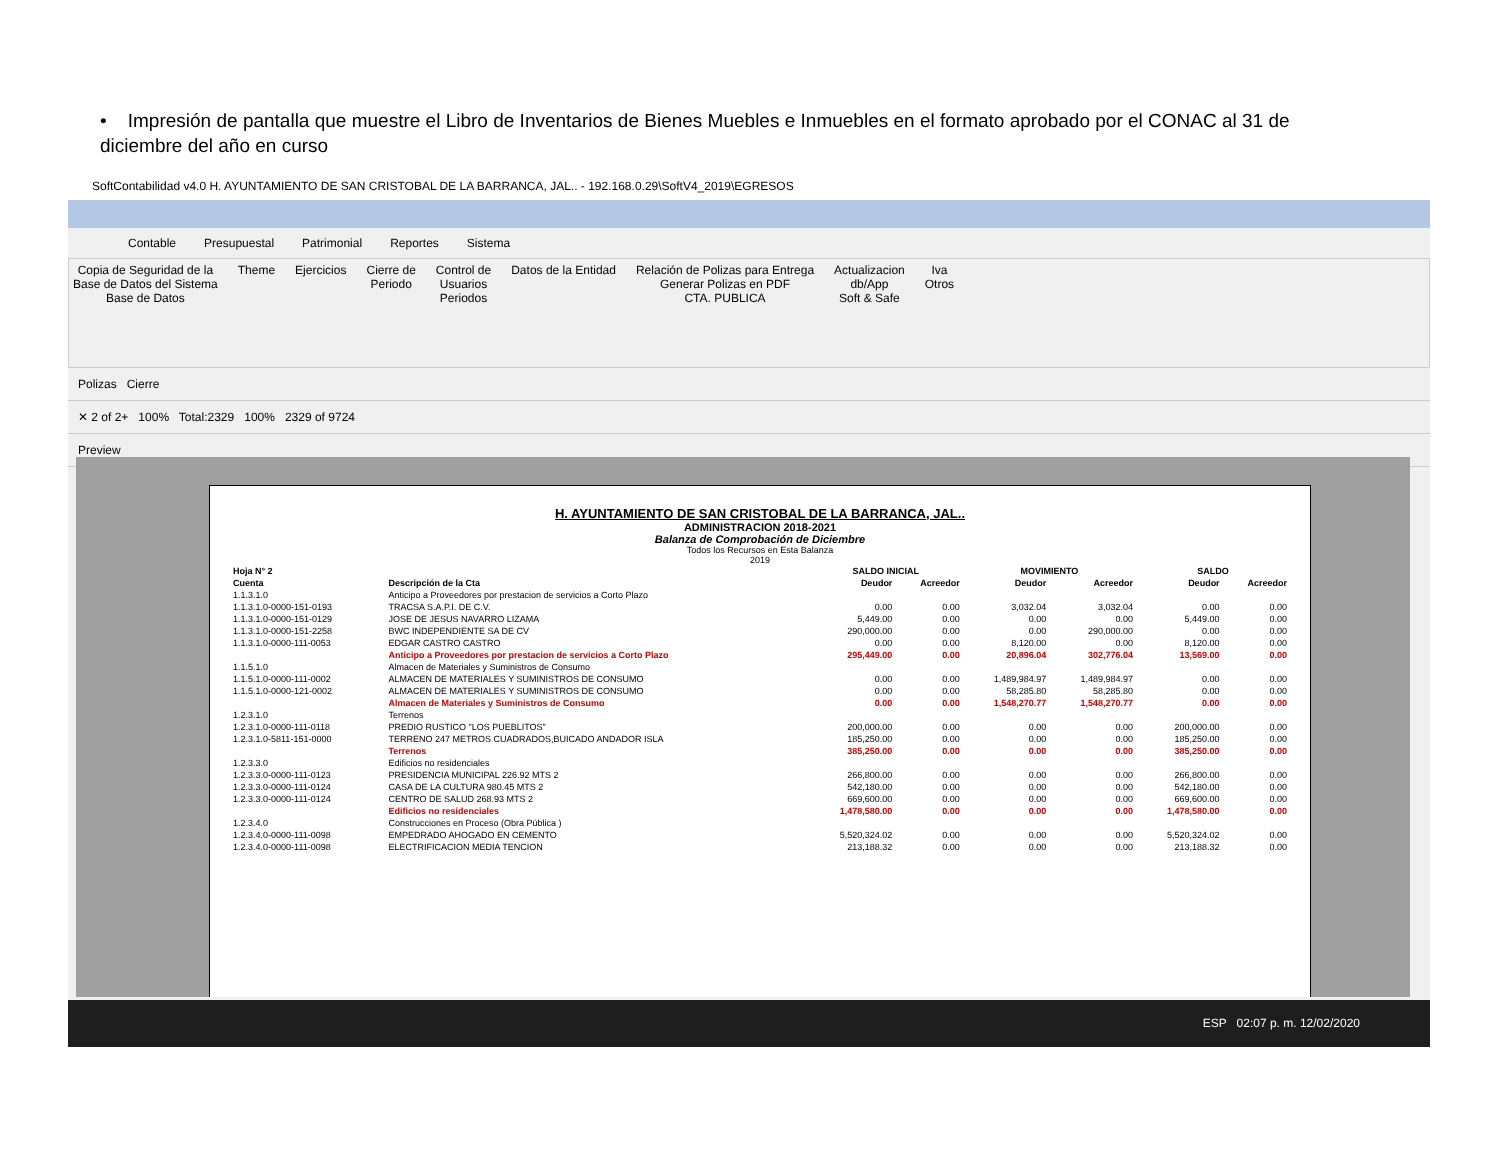• Impresión de pantalla que muestre el Libro de Inventarios de Bienes Muebles e Inmuebles en el formato aprobado por el CONAC al 31 de diciembre del año en curso
SoftContabilidad v4.0 H. AYUNTAMIENTO DE SAN CRISTOBAL DE LA BARRANCA, JAL.. - 192.168.0.29\SoftV4_2019\EGRESOS
Contable Presupuestal Patrimonial Reportes Sistema
Copia de Seguridad de la
Base de Datos del Sistema
Base de Datos
Theme Ejercicios Cierre de
Periodo
Control de
Usuarios
Periodos
Datos de la Entidad Relación de Polizas para Entrega
Generar Polizas en PDF
CTA. PUBLICA
Actualizacion
db/App
Soft & Safe
Iva
Otros
Polizas Cierre
✕ 2 of 2+ 100% Total:2329 100% 2329 of 9724
Preview
H. AYUNTAMIENTO DE SAN CRISTOBAL DE LA BARRANCA, JAL..
ADMINISTRACION 2018-2021
Balanza de Comprobación de Diciembre
Todos los Recursos en Esta Balanza
2019
| Hoja N° 2 | | SALDO INICIAL | | MOVIMIENTO | | SALDO | |
| --- | --- | --- | --- | --- | --- | --- | --- |
| Cuenta | Descripción de la Cta | Deudor | Acreedor | Deudor | Acreedor | Deudor | Acreedor |
| 1.1.3.1.0 | Anticipo a Proveedores por prestacion de servicios a Corto Plazo | | | | | | |
| 1.1.3.1.0-0000-151-0193 | TRACSA S.A.P.I. DE C.V. | 0.00 | 0.00 | 3,032.04 | 3,032.04 | 0.00 | 0.00 |
| 1.1.3.1.0-0000-151-0129 | JOSE DE JESUS NAVARRO LIZAMA | 5,449.00 | 0.00 | 0.00 | 0.00 | 5,449.00 | 0.00 |
| 1.1.3.1.0-0000-151-2258 | BWC INDEPENDIENTE SA DE CV | 290,000.00 | 0.00 | 0.00 | 290,000.00 | 0.00 | 0.00 |
| 1.1.3.1.0-0000-111-0053 | EDGAR CASTRO CASTRO | 0.00 | 0.00 | 8,120.00 | 0.00 | 8,120.00 | 0.00 |
| | Anticipo a Proveedores por prestacion de servicios a Corto Plazo | 295,449.00 | 0.00 | 20,896.04 | 302,776.04 | 13,569.00 | 0.00 |
| 1.1.5.1.0 | Almacen de Materiales y Suministros de Consumo | | | | | | |
| 1.1.5.1.0-0000-111-0002 | ALMACEN DE MATERIALES Y SUMINISTROS DE CONSUMO | 0.00 | 0.00 | 1,489,984.97 | 1,489,984.97 | 0.00 | 0.00 |
| 1.1.5.1.0-0000-121-0002 | ALMACEN DE MATERIALES Y SUMINISTROS DE CONSUMO | 0.00 | 0.00 | 58,285.80 | 58,285.80 | 0.00 | 0.00 |
| | Almacen de Materiales y Suministros de Consumo | 0.00 | 0.00 | 1,548,270.77 | 1,548,270.77 | 0.00 | 0.00 |
| 1.2.3.1.0 | Terrenos | | | | | | |
| 1.2.3.1.0-0000-111-0118 | PREDIO RUSTICO "LOS PUEBLITOS" | 200,000.00 | 0.00 | 0.00 | 0.00 | 200,000.00 | 0.00 |
| 1.2.3.1.0-5811-151-0000 | TERRENO 247 METROS CUADRADOS,BUICADO ANDADOR ISLA | 185,250.00 | 0.00 | 0.00 | 0.00 | 185,250.00 | 0.00 |
| | Terrenos | 385,250.00 | 0.00 | 0.00 | 0.00 | 385,250.00 | 0.00 |
| 1.2.3.3.0 | Edificios no residenciales | | | | | | |
| 1.2.3.3.0-0000-111-0123 | PRESIDENCIA MUNICIPAL 226.92 MTS 2 | 266,800.00 | 0.00 | 0.00 | 0.00 | 266,800.00 | 0.00 |
| 1.2.3.3.0-0000-111-0124 | CASA DE LA CULTURA 980.45 MTS 2 | 542,180.00 | 0.00 | 0.00 | 0.00 | 542,180.00 | 0.00 |
| 1.2.3.3.0-0000-111-0124 | CENTRO DE SALUD 268.93 MTS 2 | 669,600.00 | 0.00 | 0.00 | 0.00 | 669,600.00 | 0.00 |
| | Edificios no residenciales | 1,478,580.00 | 0.00 | 0.00 | 0.00 | 1,478,580.00 | 0.00 |
| 1.2.3.4.0 | Construcciones en Proceso (Obra Pública ) | | | | | | |
| 1.2.3.4.0-0000-111-0098 | EMPEDRADO AHOGADO EN CEMENTO | 5,520,324.02 | 0.00 | 0.00 | 0.00 | 5,520,324.02 | 0.00 |
| 1.2.3.4.0-0000-111-0098 | ELECTRIFICACION MEDIA TENCION | 213,188.32 | 0.00 | 0.00 | 0.00 | 213,188.32 | 0.00 |
ESP 02:07 p. m. 12/02/2020